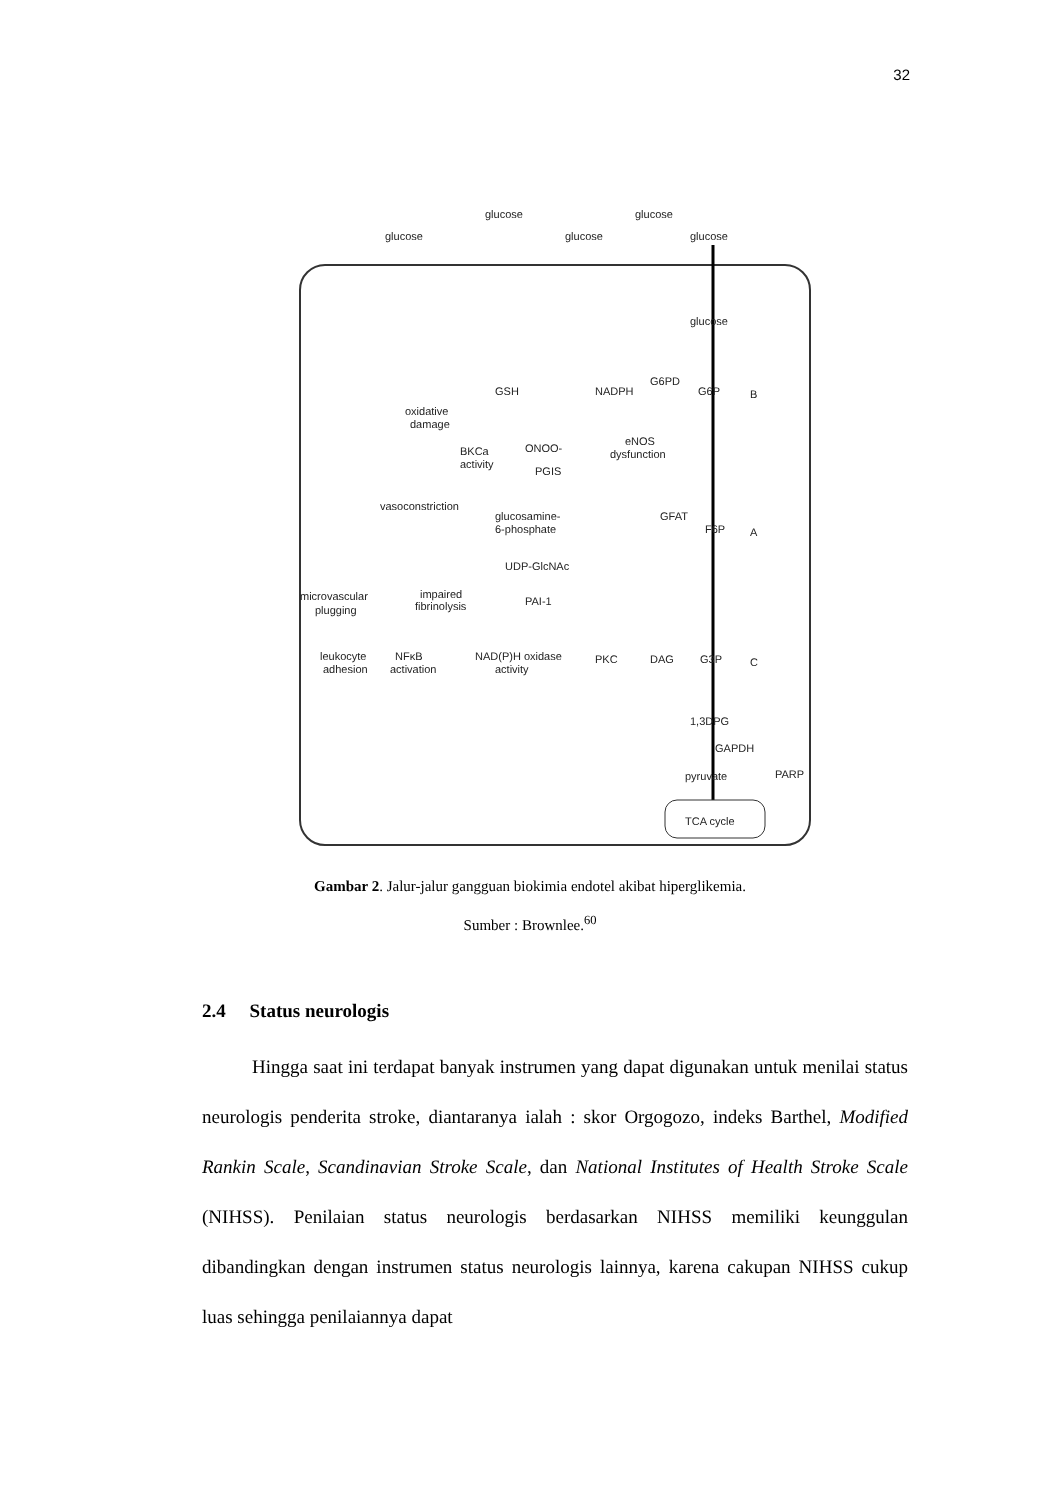32
glucose
glucose
glucose
glucose
glucose
glucose
G6P
B
F6P
A
G3P
C
1,3DPG
GAPDH
pyruvate
PARP
TCA cycle
GSH
NADPH
G6PD
oxidative
damage
BKCa
activity
ONOO-
PGIS
eNOS
dysfunction
vasoconstriction
glucosamine-
6-phosphate
GFAT
UDP-GlcNAc
PAI-1
microvascular
plugging
impaired
fibrinolysis
leukocyte
adhesion
NFκB
activation
NAD(P)H oxidase
activity
PKC
DAG
Gambar 2. Jalur-jalur gangguan biokimia endotel akibat hiperglikemia.
Sumber : Brownlee.<sup>60</sup>
2.4 Status neurologis
Hingga saat ini terdapat banyak instrumen yang dapat digunakan untuk menilai status neurologis penderita stroke, diantaranya ialah : skor Orgogozo, indeks Barthel, Modified Rankin Scale, Scandinavian Stroke Scale, dan National Institutes of Health Stroke Scale (NIHSS). Penilaian status neurologis berdasarkan NIHSS memiliki keunggulan dibandingkan dengan instrumen status neurologis lainnya, karena cakupan NIHSS cukup luas sehingga penilaiannya dapat